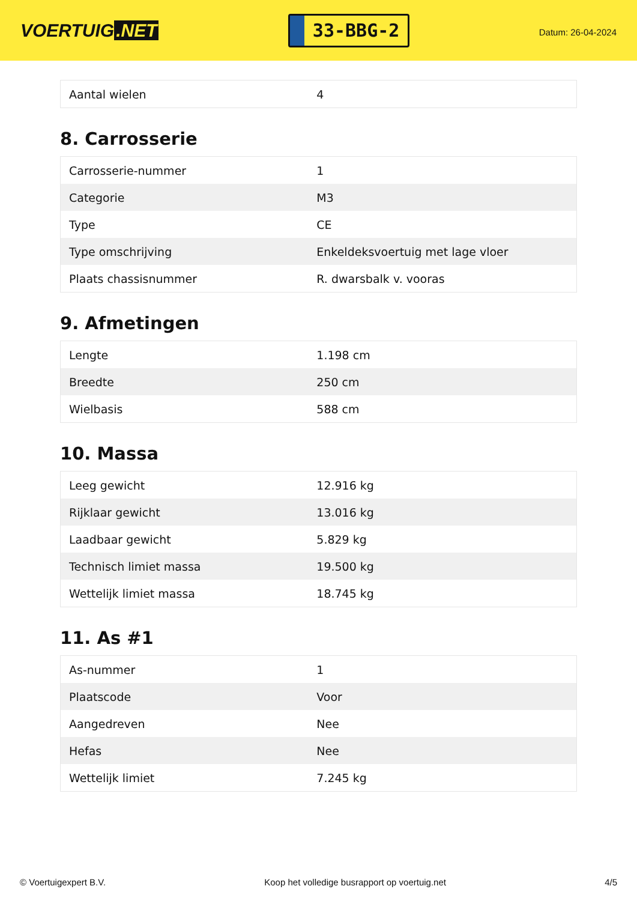VOERTUIG.NET
33-BBG-2
Datum: 26-04-2024
| Aantal wielen | 4 |
8. Carrosserie
| Carrosserie-nummer | 1 |
| Categorie | M3 |
| Type | CE |
| Type omschrijving | Enkeldeksvoertuig met lage vloer |
| Plaats chassisnummer | R. dwarsbalk v. vooras |
9. Afmetingen
| Lengte | 1.198 cm |
| Breedte | 250 cm |
| Wielbasis | 588 cm |
10. Massa
| Leeg gewicht | 12.916 kg |
| Rijklaar gewicht | 13.016 kg |
| Laadbaar gewicht | 5.829 kg |
| Technisch limiet massa | 19.500 kg |
| Wettelijk limiet massa | 18.745 kg |
11. As #1
| As-nummer | 1 |
| Plaatscode | Voor |
| Aangedreven | Nee |
| Hefas | Nee |
| Wettelijk limiet | 7.245 kg |
© Voertuigexpert B.V. Koop het volledige busrapport op voertuig.net 4/5